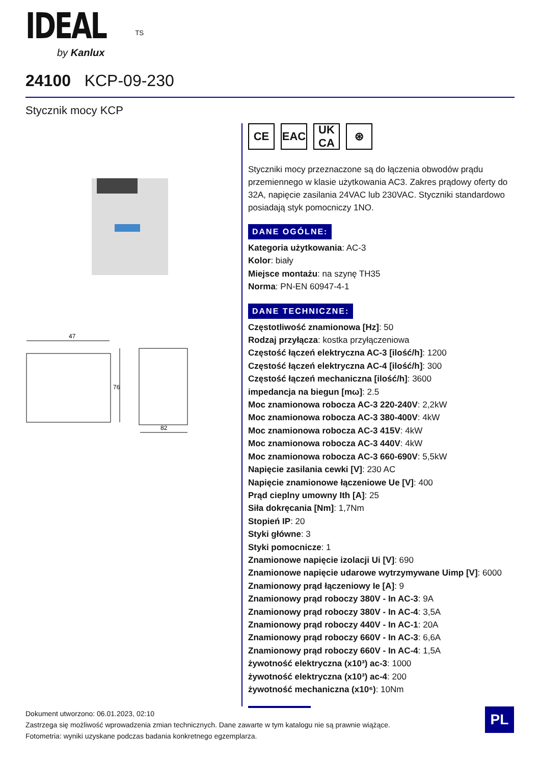IDEAL <sup>TS</sup>
by Kanlux
24100 KCP-09-230
Stycznik mocy KCP
47
76
82
CE EAC UK
CA
⊛
Styczniki mocy przeznaczone są do łączenia obwodów prądu przemiennego w klasie użytkowania AC3. Zakres prądowy oferty do 32A, napięcie zasilania 24VAC lub 230VAC. Styczniki standardowo posiadają styk pomocniczy 1NO.
DANE OGÓLNE:
Kategoria użytkowania: AC-3
Kolor: biały
Miejsce montażu: na szynę TH35
Norma: PN-EN 60947-4-1
DANE TECHNICZNE:
Częstotliwość znamionowa [Hz]: 50
Rodzaj przyłącza: kostka przyłączeniowa
Częstość łączeń elektryczna AC-3 [ilość/h]: 1200
Częstość łączeń elektryczna AC-4 [ilość/h]: 300
Częstość łączeń mechaniczna [ilość/h]: 3600
impedancja na biegun [mω]: 2.5
Moc znamionowa robocza AC-3 220-240V: 2,2kW
Moc znamionowa robocza AC-3 380-400V: 4kW
Moc znamionowa robocza AC-3 415V: 4kW
Moc znamionowa robocza AC-3 440V: 4kW
Moc znamionowa robocza AC-3 660-690V: 5,5kW
Napięcie zasilania cewki [V]: 230 AC
Napięcie znamionowe łączeniowe Ue [V]: 400
Prąd cieplny umowny Ith [A]: 25
Siła dokręcania [Nm]: 1,7Nm
Stopień IP: 20
Styki główne: 3
Styki pomocnicze: 1
Znamionowe napięcie izolacji Ui [V]: 690
Znamionowe napięcie udarowe wytrzymywane Uimp [V]: 6000
Znamionowy prąd łączeniowy Ie [A]: 9
Znamionowy prąd roboczy 380V - In AC-3: 9A
Znamionowy prąd roboczy 380V - In AC-4: 3,5A
Znamionowy prąd roboczy 440V - In AC-1: 20A
Znamionowy prąd roboczy 660V - In AC-3: 6,6A
Znamionowy prąd roboczy 660V - In AC-4: 1,5A
żywotność elektryczna (x10³) ac-3: 1000
żywotność elektryczna (x10³) ac-4: 200
żywotność mechaniczna (x10⁶): 10Nm
Dokument utworzono: 06.01.2023, 02:10
Zastrzega się możliwość wprowadzenia zmian technicznych. Dane zawarte w tym katalogu nie są prawnie wiążące.
Fotometria: wyniki uzyskane podczas badania konkretnego egzemplarza.
PL